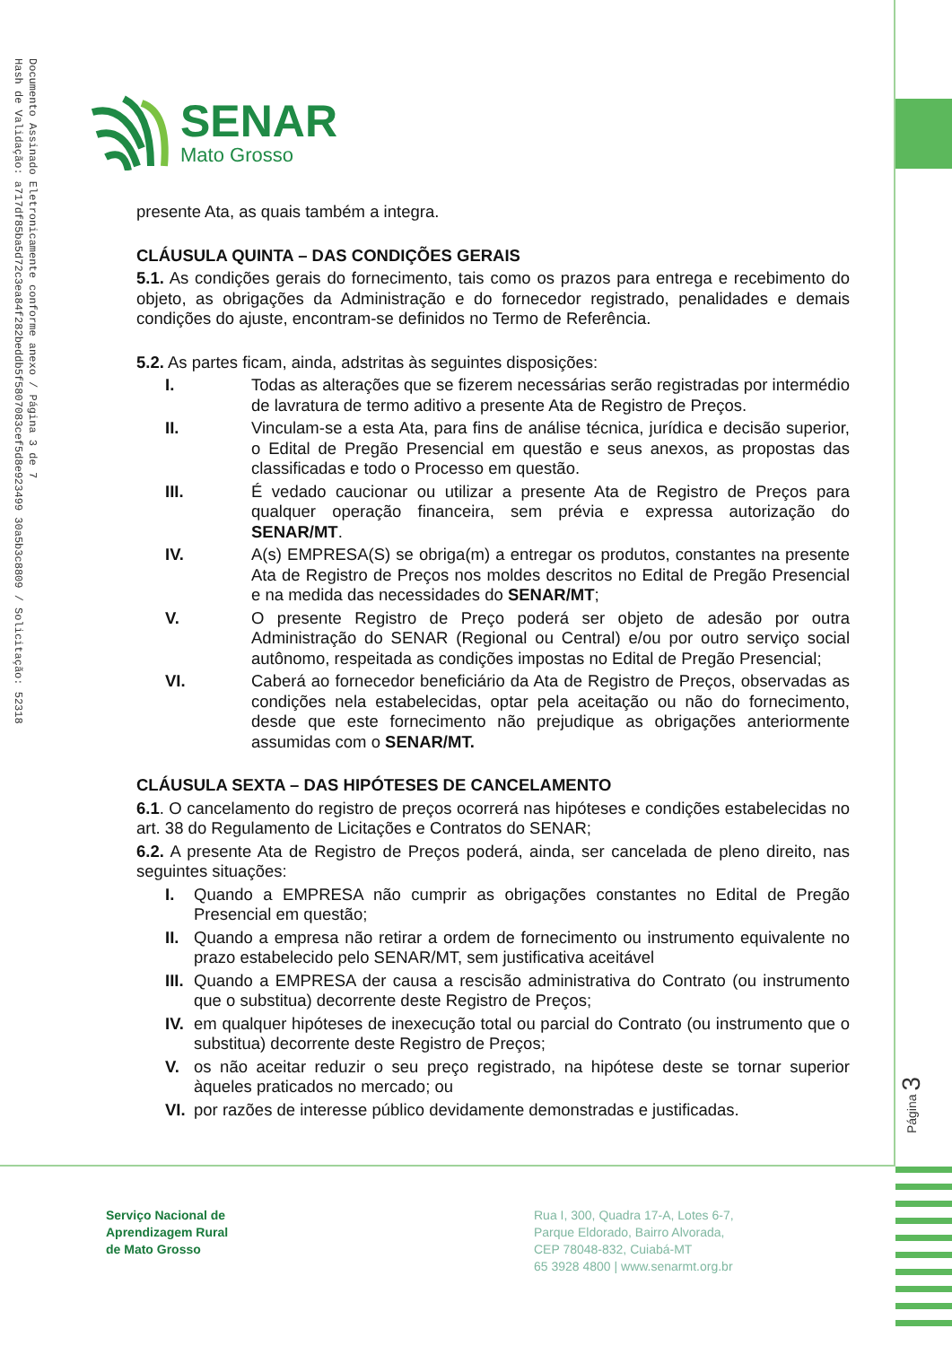Documento Assinado Eletronicamente conforme anexo / Página 3 de 7
Hash de Validação: a717df85ba5d72c3ea84f282beddb5f5807083cef5d8e923499 30a5b3c8809 / Solicitação: 52318
SENAR
Mato Grosso
presente Ata, as quais também a integra.
CLÁUSULA QUINTA – DAS CONDIÇÕES GERAIS
5.1. As condições gerais do fornecimento, tais como os prazos para entrega e recebimento do objeto, as obrigações da Administração e do fornecedor registrado, penalidades e demais condições do ajuste, encontram-se definidos no Termo de Referência.
5.2. As partes ficam, ainda, adstritas às seguintes disposições:
I. Todas as alterações que se fizerem necessárias serão registradas por intermédio de lavratura de termo aditivo a presente Ata de Registro de Preços.
II. Vinculam-se a esta Ata, para fins de análise técnica, jurídica e decisão superior, o Edital de Pregão Presencial em questão e seus anexos, as propostas das classificadas e todo o Processo em questão.
III. É vedado caucionar ou utilizar a presente Ata de Registro de Preços para qualquer operação financeira, sem prévia e expressa autorização do SENAR/MT.
IV. A(s) EMPRESA(S) se obriga(m) a entregar os produtos, constantes na presente Ata de Registro de Preços nos moldes descritos no Edital de Pregão Presencial e na medida das necessidades do SENAR/MT;
V. O presente Registro de Preço poderá ser objeto de adesão por outra Administração do SENAR (Regional ou Central) e/ou por outro serviço social autônomo, respeitada as condições impostas no Edital de Pregão Presencial;
VI. Caberá ao fornecedor beneficiário da Ata de Registro de Preços, observadas as condições nela estabelecidas, optar pela aceitação ou não do fornecimento, desde que este fornecimento não prejudique as obrigações anteriormente assumidas com o SENAR/MT.
CLÁUSULA SEXTA – DAS HIPÓTESES DE CANCELAMENTO
6.1. O cancelamento do registro de preços ocorrerá nas hipóteses e condições estabelecidas no art. 38 do Regulamento de Licitações e Contratos do SENAR;
6.2. A presente Ata de Registro de Preços poderá, ainda, ser cancelada de pleno direito, nas seguintes situações:
I. Quando a EMPRESA não cumprir as obrigações constantes no Edital de Pregão Presencial em questão;
II. Quando a empresa não retirar a ordem de fornecimento ou instrumento equivalente no prazo estabelecido pelo SENAR/MT, sem justificativa aceitável
III. Quando a EMPRESA der causa a rescisão administrativa do Contrato (ou instrumento que o substitua) decorrente deste Registro de Preços;
IV. em qualquer hipóteses de inexecução total ou parcial do Contrato (ou instrumento que o substitua) decorrente deste Registro de Preços;
V. os não aceitar reduzir o seu preço registrado, na hipótese deste se tornar superior àqueles praticados no mercado; ou
VI. por razões de interesse público devidamente demonstradas e justificadas.
Página 3
Serviço Nacional de
Aprendizagem Rural
de Mato Grosso
Rua I, 300, Quadra 17-A, Lotes 6-7,
Parque Eldorado, Bairro Alvorada,
CEP 78048-832, Cuiabá-MT
65 3928 4800 | www.senarmt.org.br